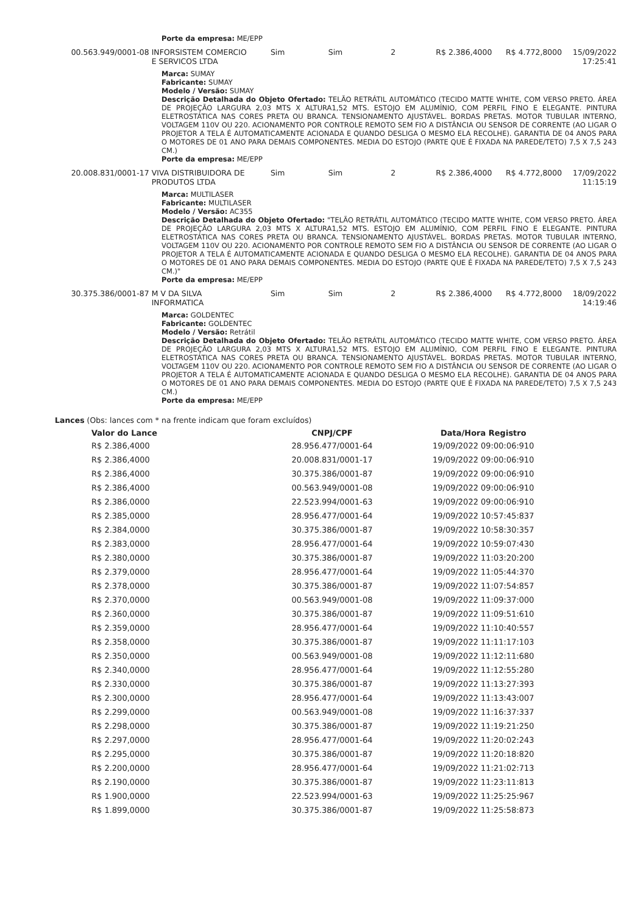Porte da empresa: ME/EPP
00.563.949/0001-08 INFORSISTEM COMERCIO E SERVICOS LTDA
Sim Sim 2 R$ 2.386,4000 R$ 4.772,8000 15/09/2022 17:25:41
Marca: SUMAY
Fabricante: SUMAY
Modelo / Versão: SUMAY
Descrição Detalhada do Objeto Ofertado: TELÃO RETRÁTIL AUTOMÁTICO (TECIDO MATTE WHITE, COM VERSO PRETO. ÁREA DE PROJEÇÃO LARGURA 2,03 MTS X ALTURA1,52 MTS. ESTOJO EM ALUMÍNIO, COM PERFIL FINO E ELEGANTE. PINTURA ELETROSTÁTICA NAS CORES PRETA OU BRANCA. TENSIONAMENTO AJUSTÁVEL. BORDAS PRETAS. MOTOR TUBULAR INTERNO, VOLTAGEM 110V OU 220. ACIONAMENTO POR CONTROLE REMOTO SEM FIO A DISTÂNCIA OU SENSOR DE CORRENTE (AO LIGAR O PROJETOR A TELA É AUTOMATICAMENTE ACIONADA E QUANDO DESLIGA O MESMO ELA RECOLHE). GARANTIA DE 04 ANOS PARA O MOTORES DE 01 ANO PARA DEMAIS COMPONENTES. MEDIA DO ESTOJO (PARTE QUE É FIXADA NA PAREDE/TETO) 7,5 X 7,5 243 CM.)
Porte da empresa: ME/EPP
20.008.831/0001-17 VIVA DISTRIBUIDORA DE PRODUTOS LTDA
Sim Sim 2 R$ 2.386,4000 R$ 4.772,8000 17/09/2022 11:15:19
Marca: MULTILASER
Fabricante: MULTILASER
Modelo / Versão: AC355
Descrição Detalhada do Objeto Ofertado: "TELÃO RETRÁTIL AUTOMÁTICO (TECIDO MATTE WHITE, COM VERSO PRETO. ÁREA DE PROJEÇÃO LARGURA 2,03 MTS X ALTURA1,52 MTS. ESTOJO EM ALUMÍNIO, COM PERFIL FINO E ELEGANTE. PINTURA ELETROSTÁTICA NAS CORES PRETA OU BRANCA. TENSIONAMENTO AJUSTÁVEL. BORDAS PRETAS. MOTOR TUBULAR INTERNO, VOLTAGEM 110V OU 220. ACIONAMENTO POR CONTROLE REMOTO SEM FIO A DISTÂNCIA OU SENSOR DE CORRENTE (AO LIGAR O PROJETOR A TELA É AUTOMATICAMENTE ACIONADA E QUANDO DESLIGA O MESMO ELA RECOLHE). GARANTIA DE 04 ANOS PARA O MOTORES DE 01 ANO PARA DEMAIS COMPONENTES. MEDIA DO ESTOJO (PARTE QUE É FIXADA NA PAREDE/TETO) 7,5 X 7,5 243 CM.)"
Porte da empresa: ME/EPP
30.375.386/0001-87 M V DA SILVA INFORMATICA
Sim Sim 2 R$ 2.386,4000 R$ 4.772,8000 18/09/2022 14:19:46
Marca: GOLDENTEC
Fabricante: GOLDENTEC
Modelo / Versão: Retrátil
Descrição Detalhada do Objeto Ofertado: TELÃO RETRÁTIL AUTOMÁTICO (TECIDO MATTE WHITE, COM VERSO PRETO. ÁREA DE PROJEÇÃO LARGURA 2,03 MTS X ALTURA1,52 MTS. ESTOJO EM ALUMÍNIO, COM PERFIL FINO E ELEGANTE. PINTURA ELETROSTÁTICA NAS CORES PRETA OU BRANCA. TENSIONAMENTO AJUSTÁVEL. BORDAS PRETAS. MOTOR TUBULAR INTERNO, VOLTAGEM 110V OU 220. ACIONAMENTO POR CONTROLE REMOTO SEM FIO A DISTÂNCIA OU SENSOR DE CORRENTE (AO LIGAR O PROJETOR A TELA É AUTOMATICAMENTE ACIONADA E QUANDO DESLIGA O MESMO ELA RECOLHE). GARANTIA DE 04 ANOS PARA O MOTORES DE 01 ANO PARA DEMAIS COMPONENTES. MEDIA DO ESTOJO (PARTE QUE É FIXADA NA PAREDE/TETO) 7,5 X 7,5 243 CM.)
Porte da empresa: ME/EPP
Lances (Obs: lances com * na frente indicam que foram excluídos)
| Valor do Lance | CNPJ/CPF | Data/Hora Registro |
| --- | --- | --- |
| R$ 2.386,4000 | 28.956.477/0001-64 | 19/09/2022 09:00:06:910 |
| R$ 2.386,4000 | 20.008.831/0001-17 | 19/09/2022 09:00:06:910 |
| R$ 2.386,4000 | 30.375.386/0001-87 | 19/09/2022 09:00:06:910 |
| R$ 2.386,4000 | 00.563.949/0001-08 | 19/09/2022 09:00:06:910 |
| R$ 2.386,0000 | 22.523.994/0001-63 | 19/09/2022 09:00:06:910 |
| R$ 2.385,0000 | 28.956.477/0001-64 | 19/09/2022 10:57:45:837 |
| R$ 2.384,0000 | 30.375.386/0001-87 | 19/09/2022 10:58:30:357 |
| R$ 2.383,0000 | 28.956.477/0001-64 | 19/09/2022 10:59:07:430 |
| R$ 2.380,0000 | 30.375.386/0001-87 | 19/09/2022 11:03:20:200 |
| R$ 2.379,0000 | 28.956.477/0001-64 | 19/09/2022 11:05:44:370 |
| R$ 2.378,0000 | 30.375.386/0001-87 | 19/09/2022 11:07:54:857 |
| R$ 2.370,0000 | 00.563.949/0001-08 | 19/09/2022 11:09:37:000 |
| R$ 2.360,0000 | 30.375.386/0001-87 | 19/09/2022 11:09:51:610 |
| R$ 2.359,0000 | 28.956.477/0001-64 | 19/09/2022 11:10:40:557 |
| R$ 2.358,0000 | 30.375.386/0001-87 | 19/09/2022 11:11:17:103 |
| R$ 2.350,0000 | 00.563.949/0001-08 | 19/09/2022 11:12:11:680 |
| R$ 2.340,0000 | 28.956.477/0001-64 | 19/09/2022 11:12:55:280 |
| R$ 2.330,0000 | 30.375.386/0001-87 | 19/09/2022 11:13:27:393 |
| R$ 2.300,0000 | 28.956.477/0001-64 | 19/09/2022 11:13:43:007 |
| R$ 2.299,0000 | 00.563.949/0001-08 | 19/09/2022 11:16:37:337 |
| R$ 2.298,0000 | 30.375.386/0001-87 | 19/09/2022 11:19:21:250 |
| R$ 2.297,0000 | 28.956.477/0001-64 | 19/09/2022 11:20:02:243 |
| R$ 2.295,0000 | 30.375.386/0001-87 | 19/09/2022 11:20:18:820 |
| R$ 2.200,0000 | 28.956.477/0001-64 | 19/09/2022 11:21:02:713 |
| R$ 2.190,0000 | 30.375.386/0001-87 | 19/09/2022 11:23:11:813 |
| R$ 1.900,0000 | 22.523.994/0001-63 | 19/09/2022 11:25:25:967 |
| R$ 1.899,0000 | 30.375.386/0001-87 | 19/09/2022 11:25:58:873 |